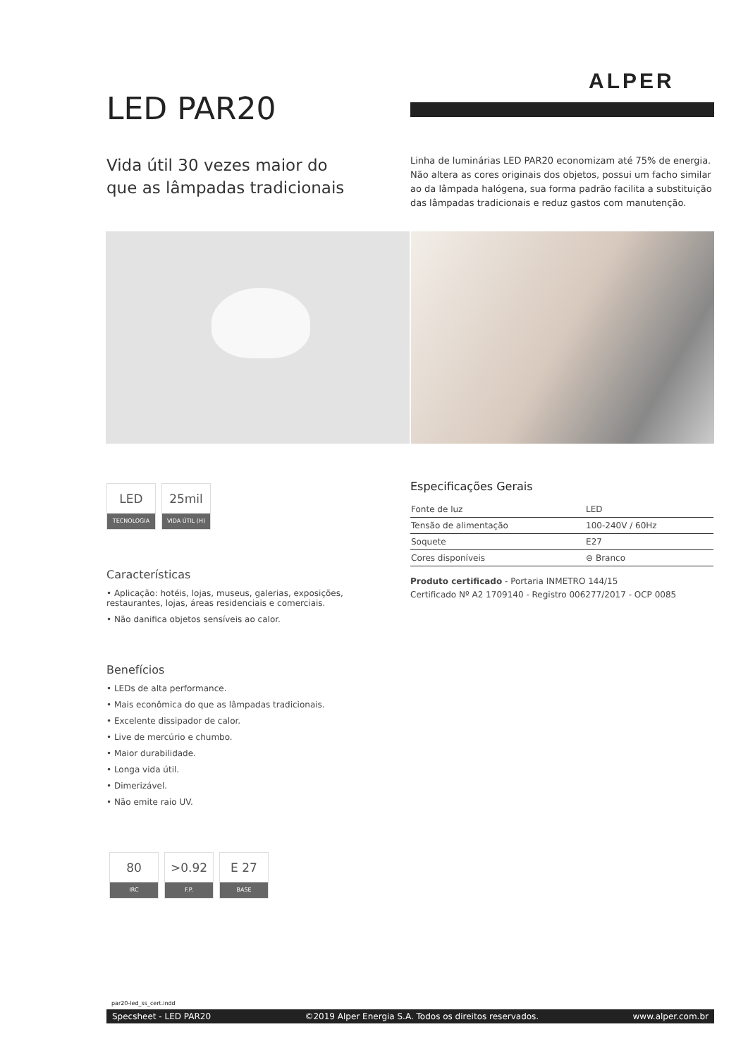ALPER
LED PAR20
Vida útil 30 vezes maior do
que as lâmpadas tradicionais
Linha de luminárias LED PAR20 economizam até 75% de energia. Não altera as cores originais dos objetos, possui um facho similar ao da lâmpada halógena, sua forma padrão facilita a substituição das lâmpadas tradicionais e reduz gastos com manutenção.
LED
TECNOLOGIA
25mil
VIDA ÚTIL (H)
Características
• Aplicação: hotéis, lojas, museus, galerias, exposições, restaurantes, lojas, áreas residenciais e comerciais.
• Não danifica objetos sensíveis ao calor.
Benefícios
• LEDs de alta performance.
• Mais econômica do que as lâmpadas tradicionais.
• Excelente dissipador de calor.
• Live de mercúrio e chumbo.
• Maior durabilidade.
• Longa vida útil.
• Dimerizável.
• Não emite raio UV.
80
IRC
>0.92
F.P.
E 27
BASE
Especificações Gerais
| Fonte de luz | LED |
| Tensão de alimentação | 100-240V / 60Hz |
| Soquete | E27 |
| Cores disponíveis | ⊖ Branco |
Produto certificado - Portaria INMETRO 144/15
Certificado Nº A2 1709140 - Registro 006277/2017 - OCP 0085
par20-led_ss_cert.indd
Specsheet - LED PAR20 ©2019 Alper Energia S.A. Todos os direitos reservados. www.alper.com.br